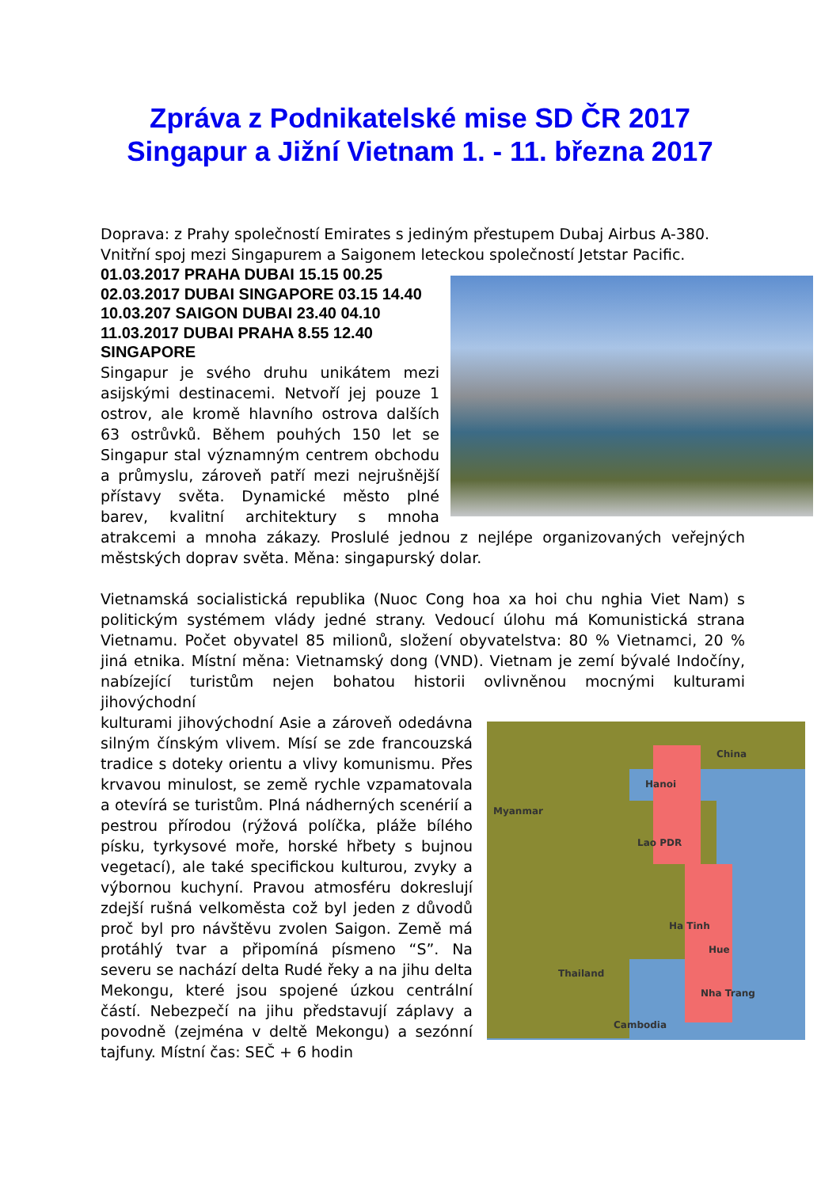Zpráva z Podnikatelské mise SD ČR 2017
Singapur a Jižní Vietnam 1. - 11. března 2017
Doprava: z Prahy společností Emirates s jediným přestupem Dubaj Airbus A-380. Vnitřní spoj mezi Singapurem a Saigonem leteckou společností Jetstar Pacific.
01.03.2017 PRAHA DUBAI 15.15 00.25
02.03.2017 DUBAI SINGAPORE 03.15 14.40
10.03.207 SAIGON DUBAI 23.40 04.10
11.03.2017 DUBAI PRAHA 8.55 12.40
SINGAPORE
Singapur je svého druhu unikátem mezi asijskými destinacemi. Netvoří jej pouze 1 ostrov, ale kromě hlavního ostrova dalších 63 ostrůvků. Během pouhých 150 let se Singapur stal významným centrem obchodu a průmyslu, zároveň patří mezi nejrušnější přístavy světa. Dynamické město plné barev, kvalitní architektury s mnoha atrakcemi a mnoha zákazy. Proslulé jednou z nejlépe organizovaných veřejných městských doprav světa. Měna: singapurský dolar.
Vietnamská socialistická republika (Nuoc Cong hoa xa hoi chu nghia Viet Nam) s politickým systémem vlády jedné strany. Vedoucí úlohu má Komunistická strana Vietnamu. Počet obyvatel 85 milionů, složení obyvatelstva: 80 % Vietnamci, 20 % jiná etnika. Místní měna: Vietnamský dong (VND). Vietnam je zemí bývalé Indočíny, nabízející turistům nejen bohatou historii ovlivněnou mocnými kulturami jihovýchodní
China
Myanmar
Lao PDR
Hanoi
Ha Tinh
Hue
Thailand
Nha Trang
Cambodia
kulturami jihovýchodní Asie a zároveň odedávna silným čínským vlivem. Mísí se zde francouzská tradice s doteky orientu a vlivy komunismu. Přes krvavou minulost, se země rychle vzpamatovala a otevírá se turistům. Plná nádherných scenérií a pestrou přírodou (rýžová políčka, pláže bílého písku, tyrkysové moře, horské hřbety s bujnou vegetací), ale také specifickou kulturou, zvyky a výbornou kuchyní. Pravou atmosféru dokreslují zdejší rušná velkoměsta což byl jeden z důvodů proč byl pro návštěvu zvolen Saigon. Země má protáhlý tvar a připomíná písmeno “S”. Na severu se nachází delta Rudé řeky a na jihu delta Mekongu, které jsou spojené úzkou centrální částí. Nebezpečí na jihu představují záplavy a povodně (zejména v deltě Mekongu) a sezónní tajfuny. Místní čas: SEČ + 6 hodin